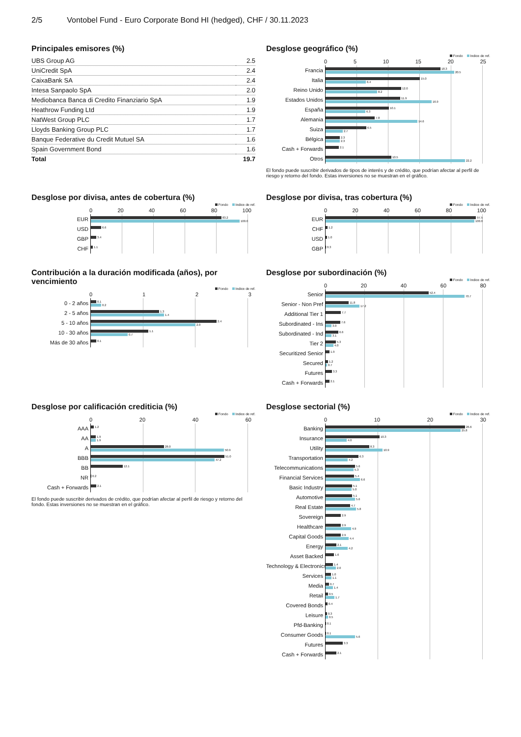2/5 Vontobel Fund - Euro Corporate Bond HI (hedged), CHF / 30.11.2023
Principales emisores (%)
| UBS Group AG | 2.5 |
| UniCredit SpA | 2.4 |
| CaixaBank SA | 2.4 |
| Intesa Sanpaolo SpA | 2.0 |
| Mediobanca Banca di Credito Finanziario SpA | 1.9 |
| Heathrow Funding Ltd | 1.9 |
| NatWest Group PLC | 1.7 |
| Lloyds Banking Group PLC | 1.7 |
| Banque Federative du Credit Mutuel SA | 1.6 |
| Spain Government Bond | 1.6 |
| Total | 19.7 |
Desglose geográfico (%)
Fondo Indice de ref.
05 10 15 20 25
Francia
18.3
20.5
Italia
15.0
6.4
Reino Unido
12.0
8.2
Estados Unidos
11.9
16.9
España
10.1
6.3
Alemania
7.8
14.6
Suiza
6.5
2.7
Bélgica
2.3
2.3
Cash + Forwards
2.1
Otros
10.5
22.2
El fondo puede suscribir derivados de tipos de interés y de crédito, que podrían afectar al perfil de riesgo y retorno del fondo. Estas inversiones no se muestran en el gráfico.
Desglose por divisa, antes de cobertura (%)
Fondo Indice de ref.
0 20 40 60 80 100
EUR
83.2
100.0
USD
6.6
GBP
3.4
CHF
1.1
Desglose por divisa, tras cobertura (%)
Fondo Indice de ref.
0 20 40 60 80 100
EUR
97.5
100.0
CHF
1.2
USD
1.0
GBP
0.3
Contribución a la duración modificada (años), por vencimiento
Fondo Indice de ref.
0123
0 - 2 años
0.1
0.2
2 - 5 años
1.3
1.4
5 - 10 años
2.4
2.0
10 - 30 años
1.1
0.7
Más de 30 años
0.1
Desglose por subordinación (%)
Fondo Indice de ref.
0 20 40 60 80
Senior
52.4
70.7
Senior - Non Pref
11.8
17.2
Additional Tier 1
7.7
Subordinated - Ins
7.6
3.0
Subordinated - Ind
6.6
3.1
Tier 2
5.3
4.0
Securitized Senior
1.9
Secured
1.2
0.7
Futures
3.3
Cash + Forwards
2.1
Desglose por calificación crediticia (%)
Fondo Indice de ref.
0 20 40 60
AAA
1.2
AA
1.9
1.9
A
28.0
50.9
BBB
51.0
47.2
BB
12.1
NR
0.2
Cash + Forwards
2.1
El fondo puede suscribir derivados de crédito, que podrían afectar al perfil de riesgo y retorno del fondo. Estas inversiones no se muestran en el gráfico.
Desglose sectorial (%)
Fondo Indice de ref.
0 10 20 30
Banking
26.6
25.8
Insurance
10.3
4.0
Utility
8.3
10.9
Transportation
6.3
4.2
Telecommunications
5.6
5.3
Financial Services
5.4
6.6
Basic Industry
5.1
5.0
Automotive
5.1
5.6
Real Estate
4.7
5.8
Sovereign
2.9
Healthcare
2.9
4.9
Capital Goods
2.9
4.4
Energy
2.1
4.2
Asset Backed
1.6
Technology & Electronics
1.4
2.0
Services
1.0
1.1
Media
0.7
1.4
Retail
0.5
1.7
Covered Bonds
0.4
Leisure
0.3
0.5
Pfd-Banking
0.1
Consumer Goods
0.1
5.6
Futures
3.3
Cash + Forwards
2.1